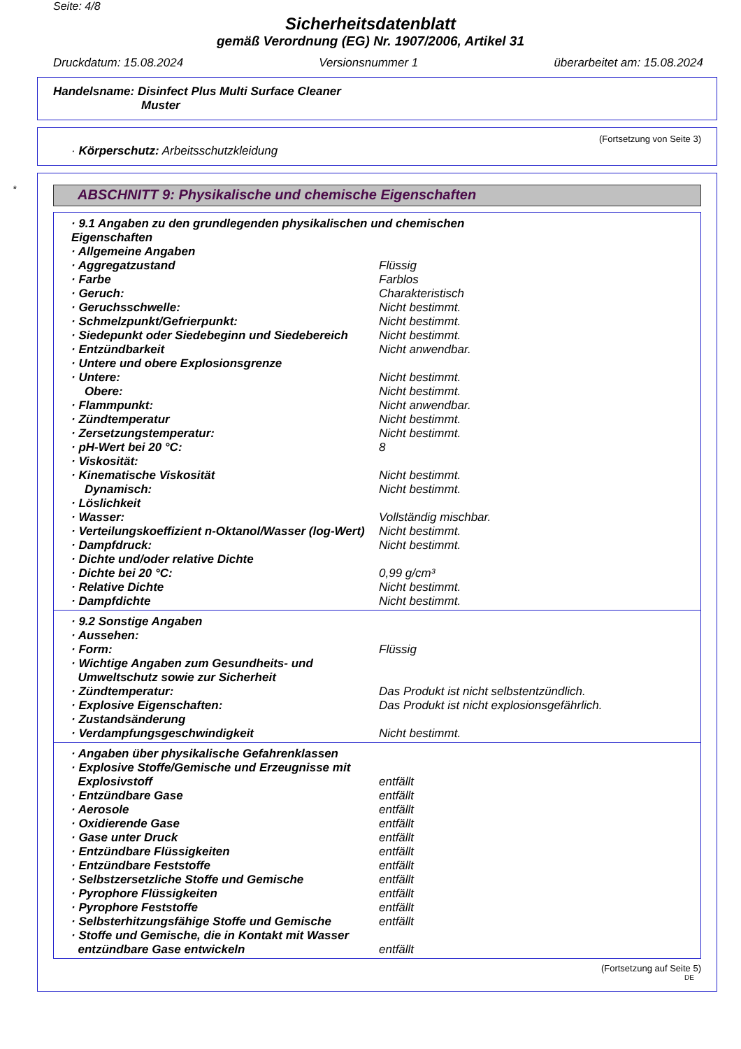Seite: 4/8
Sicherheitsdatenblatt
gemäß Verordnung (EG) Nr. 1907/2006, Artikel 31
Druckdatum: 15.08.2024 Versionsnummer 1 überarbeitet am: 15.08.2024
Handelsname: Disinfect Plus Multi Surface Cleaner
Muster
(Fortsetzung von Seite 3)
· Körperschutz: Arbeitsschutzkleidung
*
ABSCHNITT 9: Physikalische und chemische Eigenschaften
| · 9.1 Angaben zu den grundlegenden physikalischen und chemischen Eigenschaften | |
| · Allgemeine Angaben | |
| · Aggregatzustand | Flüssig |
| · Farbe | Farblos |
| · Geruch: | Charakteristisch |
| · Geruchsschwelle: | Nicht bestimmt. |
| · Schmelzpunkt/Gefrierpunkt: | Nicht bestimmt. |
| · Siedepunkt oder Siedebeginn und Siedebereich | Nicht bestimmt. |
| · Entzündbarkeit | Nicht anwendbar. |
| · Untere und obere Explosionsgrenze | |
| · Untere: | Nicht bestimmt. |
| Obere: | Nicht bestimmt. |
| · Flammpunkt: | Nicht anwendbar. |
| · Zündtemperatur | Nicht bestimmt. |
| · Zersetzungstemperatur: | Nicht bestimmt. |
| · pH-Wert bei 20 °C: | 8 |
| · Viskosität: | |
| · Kinematische Viskosität | Nicht bestimmt. |
| Dynamisch: | Nicht bestimmt. |
| · Löslichkeit | |
| · Wasser: | Vollständig mischbar. |
| · Verteilungskoeffizient n-Oktanol/Wasser (log-Wert) | Nicht bestimmt. |
| · Dampfdruck: | Nicht bestimmt. |
| · Dichte und/oder relative Dichte | |
| · Dichte bei 20 °C: | 0,99 g/cm³ |
| · Relative Dichte | Nicht bestimmt. |
| · Dampfdichte | Nicht bestimmt. |
| · 9.2 Sonstige Angaben | |
| · Aussehen: | |
| · Form: | Flüssig |
| · Wichtige Angaben zum Gesundheits- und Umweltschutz sowie zur Sicherheit | |
| · Zündtemperatur: | Das Produkt ist nicht selbstentzündlich. |
| · Explosive Eigenschaften: | Das Produkt ist nicht explosionsgefährlich. |
| · Zustandsänderung | |
| · Verdampfungsgeschwindigkeit | Nicht bestimmt. |
| · Angaben über physikalische Gefahrenklassen | |
| · Explosive Stoffe/Gemische und Erzeugnisse mit Explosivstoff | entfällt |
| · Entzündbare Gase | entfällt |
| · Aerosole | entfällt |
| · Oxidierende Gase | entfällt |
| · Gase unter Druck | entfällt |
| · Entzündbare Flüssigkeiten | entfällt |
| · Entzündbare Feststoffe | entfällt |
| · Selbstzersetzliche Stoffe und Gemische | entfällt |
| · Pyrophore Flüssigkeiten | entfällt |
| · Pyrophore Feststoffe | entfällt |
| · Selbsterhitzungsfähige Stoffe und Gemische | entfällt |
| · Stoffe und Gemische, die in Kontakt mit Wasser entzündbare Gase entwickeln | entfällt |
(Fortsetzung auf Seite 5)
DE